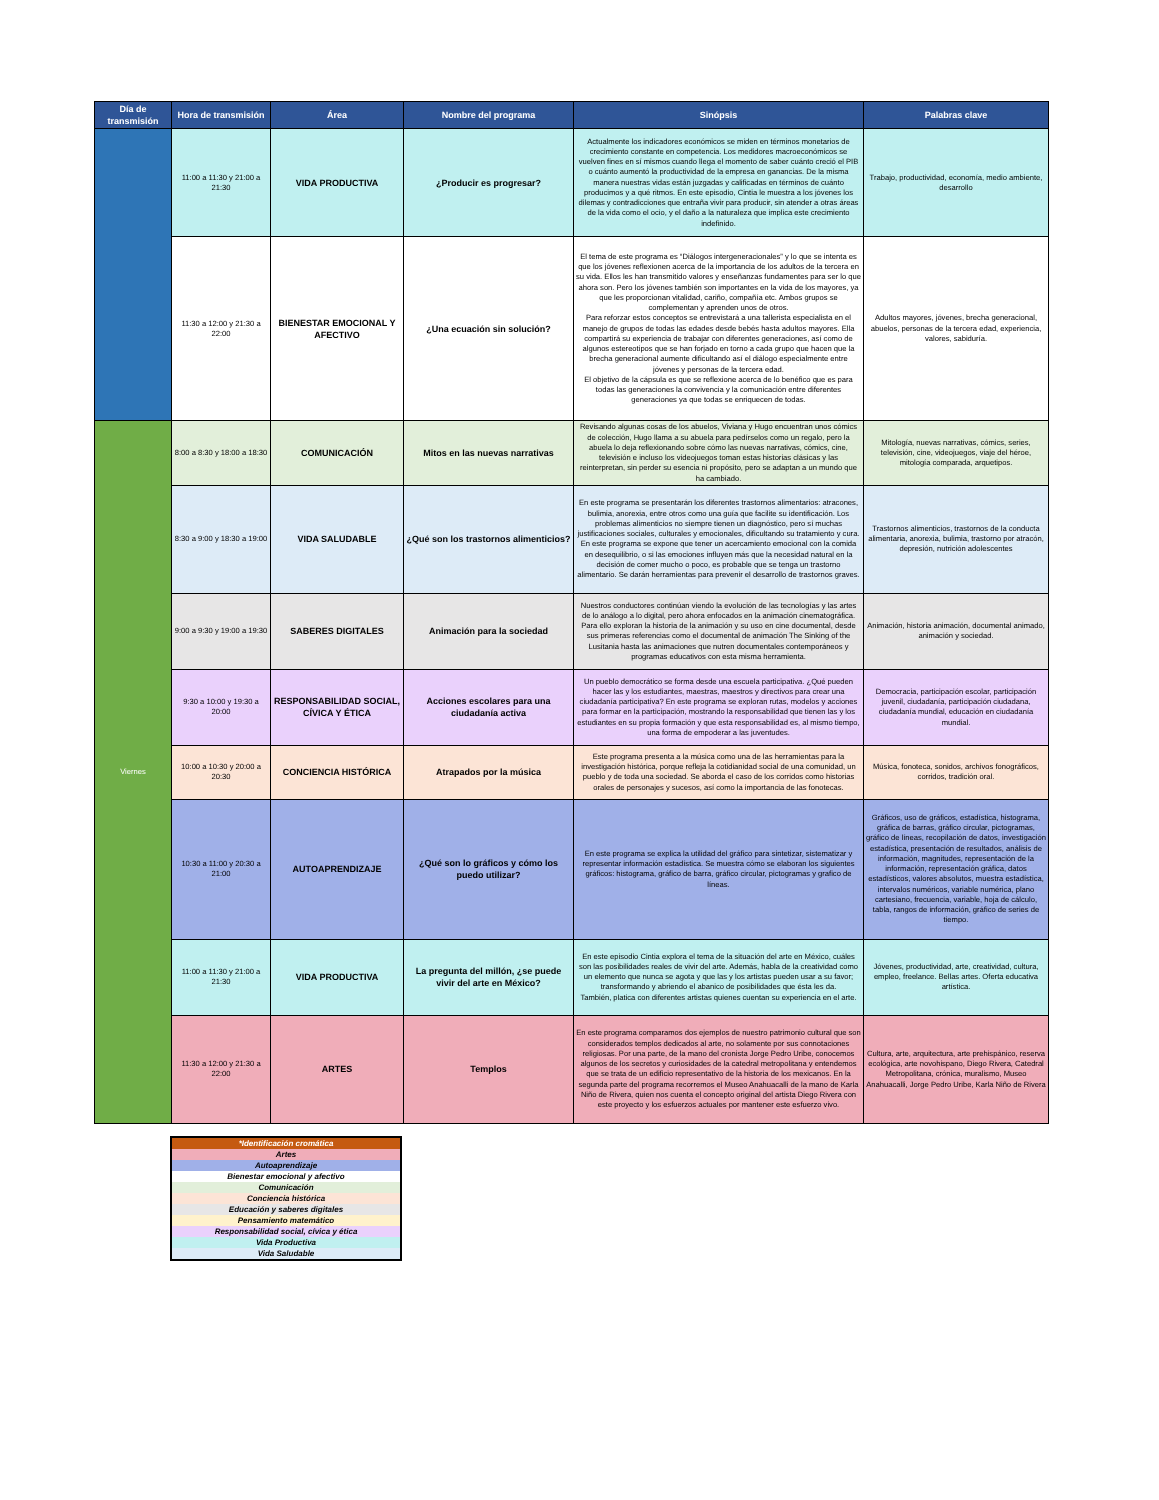| Día de transmisión | Hora de transmisión | Área | Nombre del programa | Sinópsis | Palabras clave |
| --- | --- | --- | --- | --- | --- |
| | 11:00 a 11:30 y 21:00 a 21:30 | VIDA PRODUCTIVA | ¿Producir es progresar? | Actualmente los indicadores económicos se miden en términos monetarios de crecimiento constante en competencia. Los medidores macroeconómicos se vuelven fines en sí mismos cuando llega el momento de saber cuánto creció el PIB o cuánto aumentó la productividad de la empresa en ganancias. De la misma manera nuestras vidas están juzgadas y calificadas en términos de cuánto producimos y a qué ritmos. En este episodio, Cintia le muestra a los jóvenes los dilemas y contradicciones que entraña vivir para producir, sin atender a otras áreas de la vida como el ocio, y el daño a la naturaleza que implica este crecimiento indefinido. | Trabajo, productividad, economía, medio ambiente, desarrollo |
| | 11:30 a 12:00 y 21:30 a 22:00 | BIENESTAR EMOCIONAL Y AFECTIVO | ¿Una ecuación sin solución? | El tema de este programa es “Diálogos intergeneracionales” y lo que se intenta es que los jóvenes reflexionen acerca de la importancia de los adultos de la tercera en su vida. Ellos les han transmitido valores y enseñanzas fundamentes para ser lo que ahora son. Pero los jóvenes también son importantes en la vida de los mayores, ya que les proporcionan vitalidad, cariño, compañía etc. Ambos grupos se complementan y aprenden unos de otros. Para reforzar estos conceptos se entrevistará a una tallerista especialista en el manejo de grupos de todas las edades desde bebés hasta adultos mayores. Ella compartirá su experiencia de trabajar con diferentes generaciones, así como de algunos estereotipos que se han forjado en torno a cada grupo que hacen que la brecha generacional aumente dificultando así el diálogo especialmente entre jóvenes y personas de la tercera edad. El objetivo de la cápsula es que se reflexione acerca de lo benéfico que es para todas las generaciones la convivencia y la comunicación entre diferentes generaciones ya que todas se enriquecen de todas. | Adultos mayores, jóvenes, brecha generacional, abuelos, personas de la tercera edad, experiencia, valores, sabiduría. |
| Viernes | 8:00 a 8:30 y 18:00 a 18:30 | COMUNICACIÓN | Mitos en las nuevas narrativas | Revisando algunas cosas de los abuelos, Viviana y Hugo encuentran unos cómics de colección, Hugo llama a su abuela para pedírselos como un regalo, pero la abuela lo deja reflexionando sobre cómo las nuevas narrativas, cómics, cine, televisión e incluso los videojuegos toman estas historias clásicas y las reinterpretan, sin perder su esencia ni propósito, pero se adaptan a un mundo que ha cambiado. | Mitología, nuevas narrativas, cómics, series, televisión, cine, videojuegos, viaje del héroe, mitología comparada, arquetipos. |
| | 8:30 a 9:00 y 18:30 a 19:00 | VIDA SALUDABLE | ¿Qué son los trastornos alimenticios? | En este programa se presentarán los diferentes trastornos alimentarios: atracones, bulimia, anorexia, entre otros como una guía que facilite su identificación. Los problemas alimenticios no siempre tienen un diagnóstico, pero sí muchas justificaciones sociales, culturales y emocionales, dificultando su tratamiento y cura. En este programa se expone que tener un acercamiento emocional con la comida en desequilibrio, o si las emociones influyen más que la necesidad natural en la decisión de comer mucho o poco, es probable que se tenga un trastorno alimentario. Se darán herramientas para prevenir el desarrollo de trastornos graves. | Trastornos alimenticios, trastornos de la conducta alimentaria, anorexia, bulimia, trastorno por atracón, depresión, nutrición adolescentes |
| | 9:00 a 9:30 y 19:00 a 19:30 | SABERES DIGITALES | Animación para la sociedad | Nuestros conductores continúan viendo la evolución de las tecnologías y las artes de lo análogo a lo digital, pero ahora enfocados en la animación cinematográfica. Para ello exploran la historia de la animación y su uso en cine documental, desde sus primeras referencias como el documental de animación The Sinking of the Lusitania hasta las animaciones que nutren documentales contemporáneos y programas educativos con esta misma herramienta. | Animación, historia animación, documental animado, animación y sociedad. |
| | 9:30 a 10:00 y 19:30 a 20:00 | RESPONSABILIDAD SOCIAL, CÍVICA Y ÉTICA | Acciones escolares para una ciudadanía activa | Un pueblo democrático se forma desde una escuela participativa. ¿Qué pueden hacer las y los estudiantes, maestras, maestros y directivos para crear una ciudadanía participativa? En este programa se exploran rutas, modelos y acciones para formar en la participación, mostrando la responsabilidad que tienen las y los estudiantes en su propia formación y que esta responsabilidad es, al mismo tiempo, una forma de empoderar a las juventudes. | Democracia, participación escolar, participación juvenil, ciudadanía, participación ciudadana, ciudadanía mundial, educación en ciudadanía mundial. |
| | 10:00 a 10:30 y 20:00 a 20:30 | CONCIENCIA HISTÓRICA | Atrapados por la música | Este programa presenta a la música como una de las herramientas para la investigación histórica, porque refleja la cotidianidad social de una comunidad, un pueblo y de toda una sociedad. Se aborda el caso de los corridos como historias orales de personajes y sucesos, así como la importancia de las fonotecas. | Música, fonoteca, sonidos, archivos fonográficos, corridos, tradición oral. |
| | 10:30 a 11:00 y 20:30 a 21:00 | AUTOAPRENDIZAJE | ¿Qué son lo gráficos y cómo los puedo utilizar? | En este programa se explica la utilidad del gráfico para sintetizar, sistematizar y representar información estadística. Se muestra cómo se elaboran los siguientes gráficos: histograma, gráfico de barra, gráfico circular, pictogramas y grafico de líneas. | Gráficos, uso de gráficos, estadística, histograma, gráfica de barras, gráfico circular, pictogramas, gráfico de líneas, recopilación de datos, investigación estadística, presentación de resultados, análisis de información, magnitudes, representación de la información, representación gráfica, datos estadísticos, valores absolutos, muestra estadística, intervalos numéricos, variable numérica, plano cartesiano, frecuencia, variable, hoja de cálculo, tabla, rangos de información, gráfico de series de tiempo. |
| | 11:00 a 11:30 y 21:00 a 21:30 | VIDA PRODUCTIVA | La pregunta del millón, ¿se puede vivir del arte en México? | En este episodio Cintia explora el tema de la situación del arte en México, cuáles son las posibilidades reales de vivir del arte. Además, habla de la creatividad como un elemento que nunca se agota y que las y los artistas pueden usar a su favor; transformando y abriendo el abanico de posibilidades que ésta les da. También, platica con diferentes artistas quienes cuentan su experiencia en el arte. | Jóvenes, productividad, arte, creatividad, cultura, empleo, freelance. Bellas artes. Oferta educativa artística. |
| | 11:30 a 12:00 y 21:30 a 22:00 | ARTES | Templos | En este programa comparamos dos ejemplos de nuestro patrimonio cultural que son considerados templos dedicados al arte, no solamente por sus connotaciones religiosas. Por una parte, de la mano del cronista Jorge Pedro Uribe, conocemos algunos de los secretos y curiosidades de la catedral metropolitana y entendemos que se trata de un edificio representativo de la historia de los mexicanos. En la segunda parte del programa recorremos el Museo Anahuacalli de la mano de Karla Niño de Rivera, quien nos cuenta el concepto original del artista Diego Rivera con este proyecto y los esfuerzos actuales por mantener este esfuerzo vivo. | Cultura, arte, arquitectura, arte prehispánico, reserva ecológica, arte novohispano, Diego Rivera, Catedral Metropolitana, crónica, muralismo, Museo Anahuacalli, Jorge Pedro Uribe, Karla Niño de Rivera |
| *Identificación cromática |
| Artes |
| Autoaprendizaje |
| Bienestar emocional y afectivo |
| Comunicación |
| Conciencia histórica |
| Educación y saberes digitales |
| Pensamiento matemático |
| Responsabilidad social, cívica y ética |
| Vida Productiva |
| Vida Saludable |